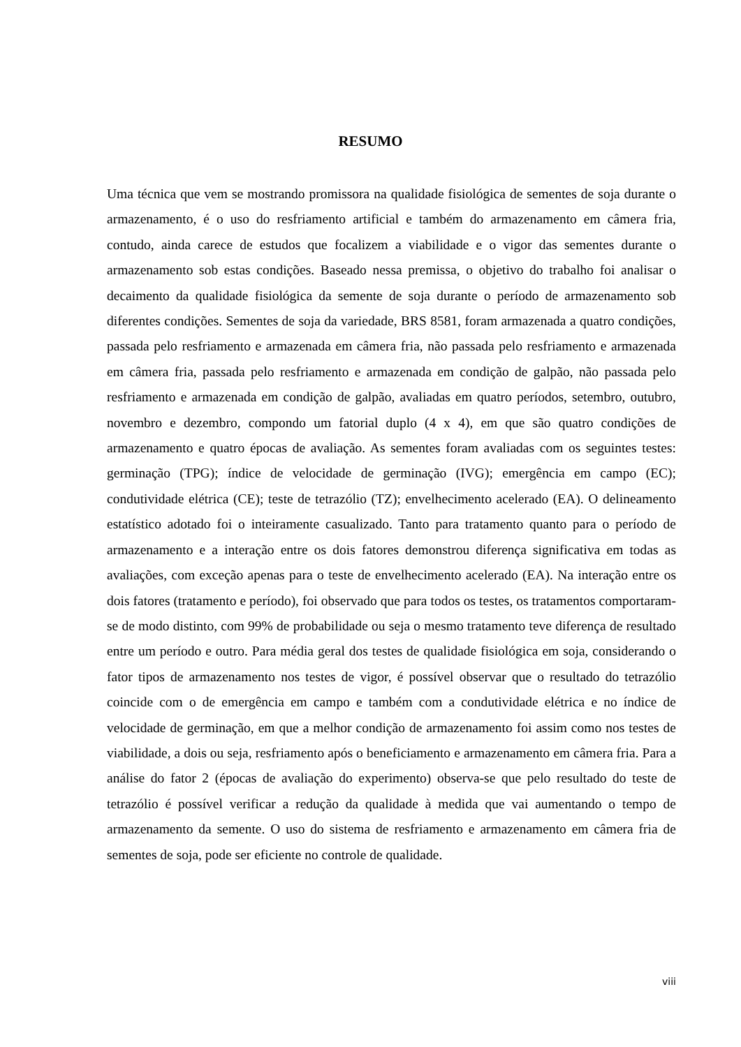RESUMO
Uma técnica que vem se mostrando promissora na qualidade fisiológica de sementes de soja durante o armazenamento, é o uso do resfriamento artificial e também do armazenamento em câmera fria, contudo, ainda carece de estudos que focalizem a viabilidade e o vigor das sementes durante o armazenamento sob estas condições. Baseado nessa premissa, o objetivo do trabalho foi analisar o decaimento da qualidade fisiológica da semente de soja durante o período de armazenamento sob diferentes condições. Sementes de soja da variedade, BRS 8581, foram armazenada a quatro condições, passada pelo resfriamento e armazenada em câmera fria, não passada pelo resfriamento e armazenada em câmera fria, passada pelo resfriamento e armazenada em condição de galpão, não passada pelo resfriamento e armazenada em condição de galpão, avaliadas em quatro períodos, setembro, outubro, novembro e dezembro, compondo um fatorial duplo (4 x 4), em que são quatro condições de armazenamento e quatro épocas de avaliação. As sementes foram avaliadas com os seguintes testes: germinação (TPG); índice de velocidade de germinação (IVG); emergência em campo (EC); condutividade elétrica (CE); teste de tetrazólio (TZ); envelhecimento acelerado (EA). O delineamento estatístico adotado foi o inteiramente casualizado. Tanto para tratamento quanto para o período de armazenamento e a interação entre os dois fatores demonstrou diferença significativa em todas as avaliações, com exceção apenas para o teste de envelhecimento acelerado (EA). Na interação entre os dois fatores (tratamento e período), foi observado que para todos os testes, os tratamentos comportaram-se de modo distinto, com 99% de probabilidade ou seja o mesmo tratamento teve diferença de resultado entre um período e outro. Para média geral dos testes de qualidade fisiológica em soja, considerando o fator tipos de armazenamento nos testes de vigor, é possível observar que o resultado do tetrazólio coincide com o de emergência em campo e também com a condutividade elétrica e no índice de velocidade de germinação, em que a melhor condição de armazenamento foi assim como nos testes de viabilidade, a dois ou seja, resfriamento após o beneficiamento e armazenamento em câmera fria. Para a análise do fator 2 (épocas de avaliação do experimento) observa-se que pelo resultado do teste de tetrazólio é possível verificar a redução da qualidade à medida que vai aumentando o tempo de armazenamento da semente. O uso do sistema de resfriamento e armazenamento em câmera fria de sementes de soja, pode ser eficiente no controle de qualidade.
viii